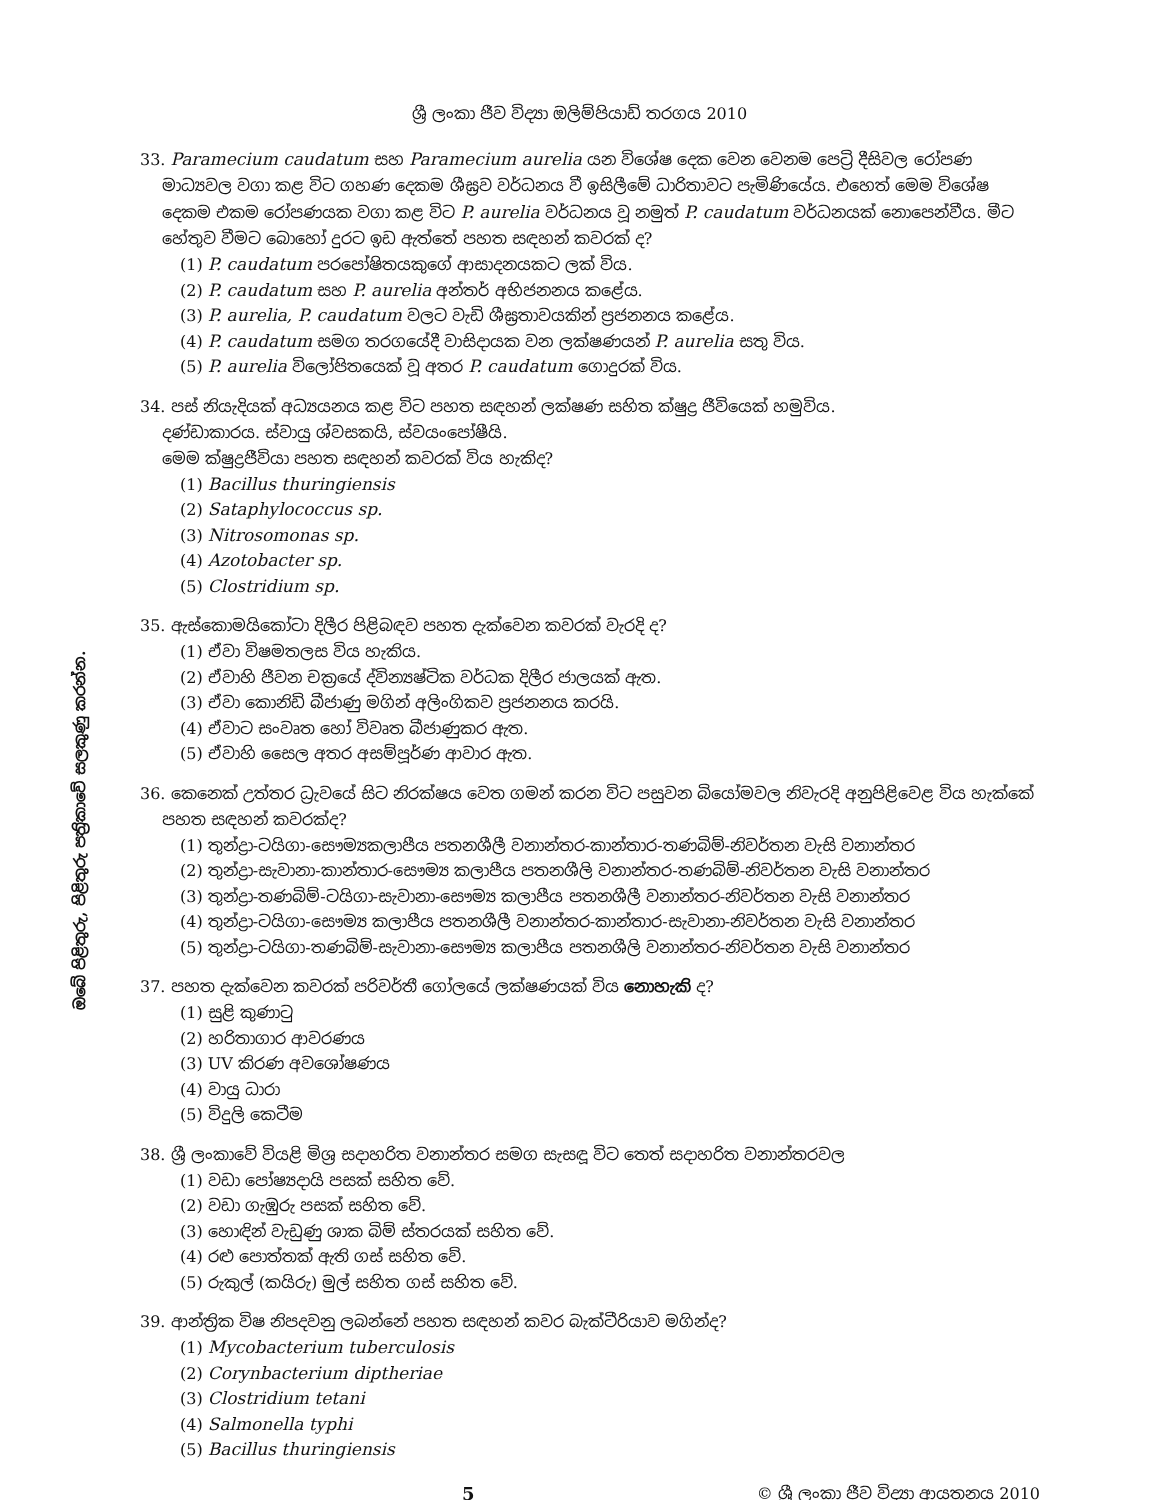ශ්‍රී ලංකා ජීව විද්‍යා ඔලිම්පියාඩ් තරගය 2010
ඔබේ පිළිතුරු, පිළිතුරු පත්‍රිකාවේ සලකුණු කරන්න.
33. Paramecium caudatum සහ Paramecium aurelia යන විශේෂ දෙක වෙන වෙනම පෙට්‍රි දීසිවල රෝපණ මාධ්‍යවල වගා කළ විට ගහණ දෙකම ශීඝ්‍රව වර්ධනය වී ඉසිලීමේ ධාරිතාවට පැමිණියේය. එහෙත් මෙම විශේෂ දෙකම එකම රෝපණයක වගා කළ විට P. aurelia වර්ධනය වූ නමුත් P. caudatum වර්ධනයක් නොපෙන්වීය. මීට හේතුව වීමට බොහෝ දුරට ඉඩ ඇත්තේ පහත සඳහන් කවරක් ද?
(1) P. caudatum පරපෝෂිතයකුගේ ආසාදනයකට ලක් විය.
(2) P. caudatum සහ P. aurelia අන්තර් අභිජනනය කළේය.
(3) P. aurelia, P. caudatum වලට වැඩි ශීඝ්‍රතාවයකින් ප්‍රජනනය කළේය.
(4) P. caudatum සමග තරගයේදී වාසිදායක වන ලක්ෂණයන් P. aurelia සතු විය.
(5) P. aurelia විලෝපිතයෙක් වූ අතර P. caudatum ගොදුරක් විය.
34. පස් නියැදියක් අධ්‍යයනය කළ විට පහත සඳහන් ලක්ෂණ සහිත ක්ෂුද්‍ර ජීවියෙක් හමුවිය.
දණ්ඩාකාරය. ස්වායු ශ්වසකයි, ස්වයංපෝෂීයි.
මෙම ක්ෂුද්‍රජීවියා පහත සඳහන් කවරක් විය හැකිද?
(1) Bacillus thuringiensis
(2) Sataphylococcus sp.
(3) Nitrosomonas sp.
(4) Azotobacter sp.
(5) Clostridium sp.
35. ඇස්කොමයිකෝටා දිලීර පිළිබඳව පහත දැක්වෙන කවරක් වැරදි ද?
(1) ඒවා විෂමතලස විය හැකිය.
(2) ඒවාහි ජීවන චක්‍රයේ ද්වින්‍යෂ්ටික වර්ධක දිලීර ජාලයක් ඇත.
(3) ඒවා කොනිඩි බීජාණු මගින් අලිංගිකව ප්‍රජනනය කරයි.
(4) ඒවාට සංවෘත හෝ විවෘත බීජාණුකර ඇත.
(5) ඒවාහි සෛල අතර අසම්පූර්ණ ආවාර ඇත.
36. කෙනෙක් උත්තර ධ්‍රැවයේ සිට නිරක්ෂය වෙත ගමන් කරන විට පසුවන බියෝමවල නිවැරදි අනුපිළිවෙළ විය හැක්කේ පහත සඳහන් කවරක්ද?
(1) තුන්ද්‍රා-ටයිගා-සෞම්‍යකලාපීය පතනශීලී වනාන්තර-කාන්තාර-තණබිම්-නිවර්තන වැසි වනාන්තර
(2) තුන්ද්‍රා-සැවානා-කාන්තාර-සෞම්‍ය කලාපීය පතනශීලි වනාන්තර-තණබිම්-නිවර්තන වැසි වනාන්තර
(3) තුන්ද්‍රා-තණබිම්-ටයිගා-සැවානා-සෞම්‍ය කලාපීය පතනශීලී වනාන්තර-නිවර්තන වැසි වනාන්තර
(4) තුන්ද්‍රා-ටයිගා-සෞම්‍ය කලාපීය පතනශීලී වනාන්තර-කාන්තාර-සැවානා-නිවර්තන වැසි වනාන්තර
(5) තුන්ද්‍රා-ටයිගා-තණබිම්-සැවානා-සෞම්‍ය කලාපීය පතනශීලි වනාන්තර-නිවර්තන වැසි වනාන්තර
37. පහත දැක්වෙන කවරක් පරිවර්තී ගෝලයේ ලක්ෂණයක් විය නොහැකි ද?
(1) සුළි කුණාටු
(2) හරිතාගාර ආවරණය
(3) UV කිරණ අවශෝෂණය
(4) වායු ධාරා
(5) විදුලි කෙටීම
38. ශ්‍රී ලංකාවේ වියළි මිශ්‍ර සදාහරිත වනාන්තර සමග සැසඳූ විට තෙත් සදාහරිත වනාන්තරවල
(1) වඩා පෝෂ්‍යදායි පසක් සහිත වේ.
(2) වඩා ගැඹුරු පසක් සහිත වේ.
(3) හොඳින් වැඩුණු ශාක බිම් ස්තරයක් සහිත වේ.
(4) රළු පොත්තක් ඇති ගස් සහිත වේ.
(5) රුකුල් (කයිරු) මුල් සහිත ගස් සහිත වේ.
39. ආන්ත්‍රික විෂ නිපදවනු ලබන්නේ පහත සඳහන් කවර බැක්ටීරියාව මගින්ද?
(1) Mycobacterium tuberculosis
(2) Corynbacterium diptheriae
(3) Clostridium tetani
(4) Salmonella typhi
(5) Bacillus thuringiensis
5 © ශ්‍රී ලංකා ජීව විද්‍යා ආයතනය 2010